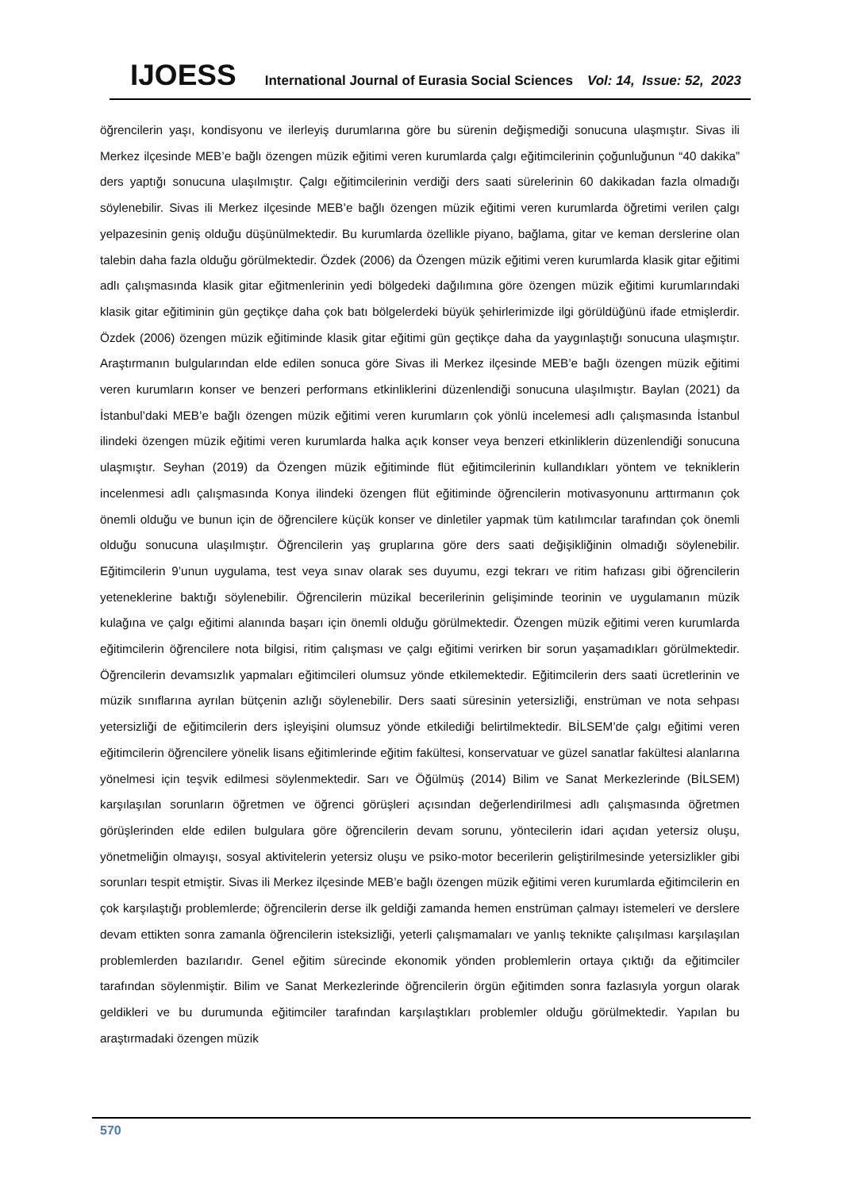IJOESS International Journal of Eurasia Social Sciences Vol: 14, Issue: 52, 2023
öğrencilerin yaşı, kondisyonu ve ilerleyiş durumlarına göre bu sürenin değişmediği sonucuna ulaşmıştır. Sivas ili Merkez ilçesinde MEB’e bağlı özengen müzik eğitimi veren kurumlarda çalgı eğitimcilerinin çoğunluğunun “40 dakika” ders yaptığı sonucuna ulaşılmıştır. Çalgı eğitimcilerinin verdiği ders saati sürelerinin 60 dakikadan fazla olmadığı söylenebilir. Sivas ili Merkez ilçesinde MEB’e bağlı özengen müzik eğitimi veren kurumlarda öğretimi verilen çalgı yelpazesinin geniş olduğu düşünülmektedir. Bu kurumlarda özellikle piyano, bağlama, gitar ve keman derslerine olan talebin daha fazla olduğu görülmektedir. Özdek (2006) da Özengen müzik eğitimi veren kurumlarda klasik gitar eğitimi adlı çalışmasında klasik gitar eğitmenlerinin yedi bölgedeki dağılımına göre özengen müzik eğitimi kurumlarındaki klasik gitar eğitiminin gün geçtikçe daha çok batı bölgelerdeki büyük şehirlerimizde ilgi görüldüğünü ifade etmişlerdir. Özdek (2006) özengen müzik eğitiminde klasik gitar eğitimi gün geçtikçe daha da yaygınlaştığı sonucuna ulaşmıştır. Araştırmanın bulgularından elde edilen sonuca göre Sivas ili Merkez ilçesinde MEB’e bağlı özengen müzik eğitimi veren kurumların konser ve benzeri performans etkinliklerini düzenlendiği sonucuna ulaşılmıştır. Baylan (2021) da İstanbul’daki MEB’e bağlı özengen müzik eğitimi veren kurumların çok yönlü incelemesi adlı çalışmasında İstanbul ilindeki özengen müzik eğitimi veren kurumlarda halka açık konser veya benzeri etkinliklerin düzenlendiği sonucuna ulaşmıştır. Seyhan (2019) da Özengen müzik eğitiminde flüt eğitimcilerinin kullandıkları yöntem ve tekniklerin incelenmesi adlı çalışmasında Konya ilindeki özengen flüt eğitiminde öğrencilerin motivasyonunu arttırmanın çok önemli olduğu ve bunun için de öğrencilere küçük konser ve dinletiler yapmak tüm katılımcılar tarafından çok önemli olduğu sonucuna ulaşılmıştır. Öğrencilerin yaş gruplarına göre ders saati değişikliğinin olmadığı söylenebilir. Eğitimcilerin 9’unun uygulama, test veya sınav olarak ses duyumu, ezgi tekrarı ve ritim hafızası gibi öğrencilerin yeteneklerine baktığı söylenebilir. Öğrencilerin müzikal becerilerinin gelişiminde teorinin ve uygulamanın müzik kulağına ve çalgı eğitimi alanında başarı için önemli olduğu görülmektedir. Özengen müzik eğitimi veren kurumlarda eğitimcilerin öğrencilere nota bilgisi, ritim çalışması ve çalgı eğitimi verirken bir sorun yaşamadıkları görülmektedir. Öğrencilerin devamsızlık yapmaları eğitimcileri olumsuz yönde etkilemektedir. Eğitimcilerin ders saati ücretlerinin ve müzik sınıflarına ayrılan bütçenin azlığı söylenebilir. Ders saati süresinin yetersizliği, enstrüman ve nota sehpası yetersizliği de eğitimcilerin ders işleyişini olumsuz yönde etkilediği belirtilmektedir. BİLSEM’de çalgı eğitimi veren eğitimcilerin öğrencilere yönelik lisans eğitimlerinde eğitim fakültesi, konservatuar ve güzel sanatlar fakültesi alanlarına yönelmesi için teşvik edilmesi söylenmektedir. Sarı ve Öğülmüş (2014) Bilim ve Sanat Merkezlerinde (BİLSEM) karşılaşılan sorunların öğretmen ve öğrenci görüşleri açısından değerlendirilmesi adlı çalışmasında öğretmen görüşlerinden elde edilen bulgulara göre öğrencilerin devam sorunu, yöntecilerin idari açıdan yetersiz oluşu, yönetmeliğin olmayışı, sosyal aktivitelerin yetersiz oluşu ve psiko-motor becerilerin geliştirilmesinde yetersizlikler gibi sorunları tespit etmiştir. Sivas ili Merkez ilçesinde MEB’e bağlı özengen müzik eğitimi veren kurumlarda eğitimcilerin en çok karşılaştığı problemlerde; öğrencilerin derse ilk geldiği zamanda hemen enstrüman çalmayı istemeleri ve derslere devam ettikten sonra zamanla öğrencilerin isteksizliği, yeterli çalışmamaları ve yanlış teknikte çalışılması karşılaşılan problemlerden bazılarıdır. Genel eğitim sürecinde ekonomik yönden problemlerin ortaya çıktığı da eğitimciler tarafından söylenmiştir. Bilim ve Sanat Merkezlerinde öğrencilerin örgün eğitimden sonra fazlasıyla yorgun olarak geldikleri ve bu durumunda eğitimciler tarafından karşılaştıkları problemler olduğu görülmektedir. Yapılan bu araştırmadaki özengen müzik
570